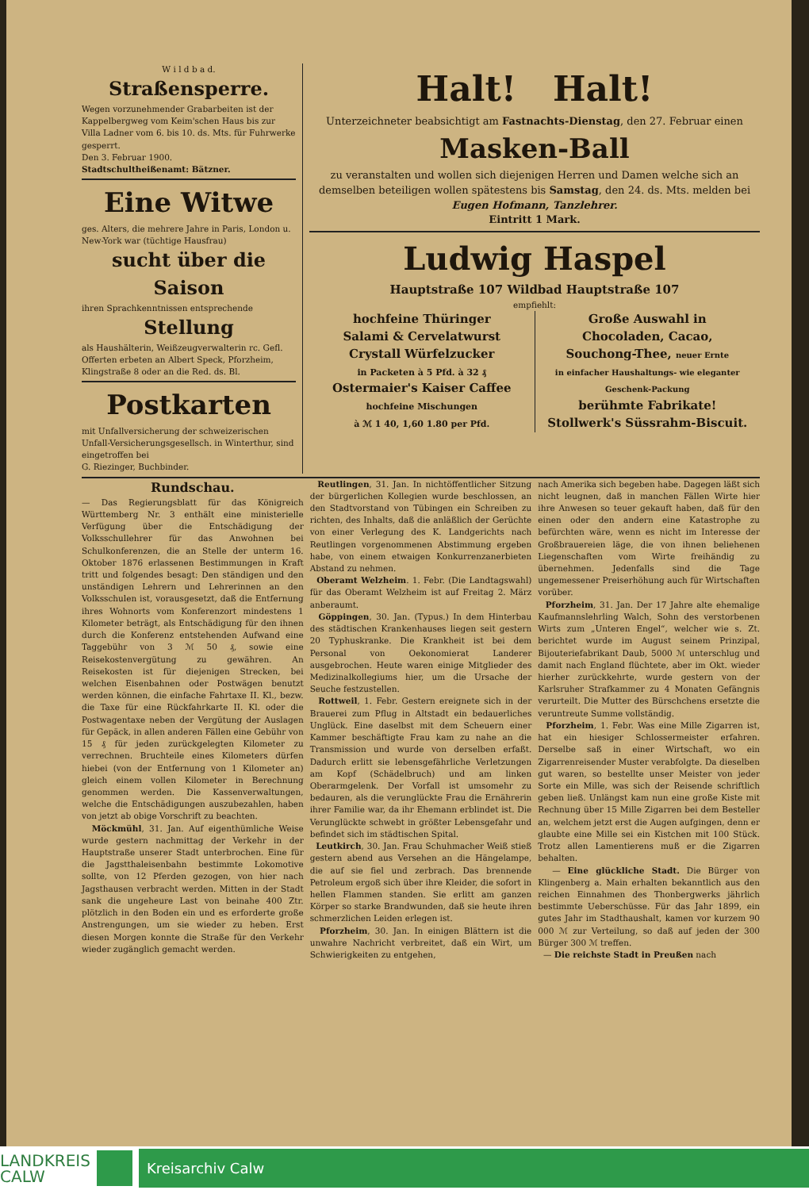W i l d b a d.
Straßensperre.
Wegen vorzunehmender Grabarbeiten ist der Kappelbergweg vom Keim'schen Haus bis zur Villa Ladner vom 6. bis 10. ds. Mts. für Fuhrwerke gesperrt.
Den 3. Februar 1900.
Stadtschultheißenamt: Bätzner.
Eine Witwe
ges. Alters, die mehrere Jahre in Paris, London u. New-York war (tüchtige Hausfrau)
sucht über die Saison
ihren Sprachkenntnissen entsprechende
Stellung
als Haushälterin, Weißzeugverwalterin rc. Gefl. Offerten erbeten an Albert Speck, Pforzheim, Klingstraße 8 oder an die Red. ds. Bl.
Postkarten
mit Unfallversicherung der schweizerischen Unfall-Versicherungsgesellsch. in Winterthur, sind eingetroffen bei
G. Riezinger, Buchbinder.
Halt! Halt!
Unterzeichneter beabsichtigt am Fastnachts-Dienstag, den 27. Februar einen
Masken-Ball
zu veranstalten und wollen sich diejenigen Herren und Damen welche sich an demselben beteiligen wollen spätestens bis Samstag, den 24. ds. Mts. melden bei
Eugen Hofmann, Tanzlehrer.
Eintritt 1 Mark.
Ludwig Haspel
Hauptstraße 107 Wildbad Hauptstraße 107
empfiehlt:
hochfeine Thüringer
Salami & Cervelatwurst
Crystall Würfelzucker
in Packeten à 5 Pfd. à 32 ₰
Ostermaier's Kaiser Caffee
hochfeine Mischungen
à ℳ 1 40, 1,60 1.80 per Pfd.
Große Auswahl in
Chocoladen, Cacao,
Souchong-Thee, neuer Ernte
in einfacher Haushaltungs- wie eleganter Geschenk-Packung
berühmte Fabrikate!
Stollwerk's Süssrahm-Biscuit.
Rundschau.
— Das Regierungsblatt für das Königreich Württemberg Nr. 3 enthält eine ministerielle Verfügung über die Entschädigung der Volksschullehrer für das Anwohnen bei Schulkonferenzen, die an Stelle der unterm 16. Oktober 1876 erlassenen Bestimmungen in Kraft tritt und folgendes besagt: Den ständigen und den unständigen Lehrern und Lehrerinnen an den Volksschulen ist, vorausgesetzt, daß die Entfernung ihres Wohnorts vom Konferenzort mindestens 1 Kilometer beträgt, als Entschädigung für den ihnen durch die Konferenz entstehenden Aufwand eine Taggebühr von 3 ℳ 50 ₰, sowie eine Reisekostenvergütung zu gewähren. An Reisekosten ist für diejenigen Strecken, bei welchen Eisenbahnen oder Postwägen benutzt werden können, die einfache Fahrtaxe II. Kl., bezw. die Taxe für eine Rückfahrkarte II. Kl. oder die Postwagentaxe neben der Vergütung der Auslagen für Gepäck, in allen anderen Fällen eine Gebühr von 15 ₰ für jeden zurückgelegten Kilometer zu verrechnen. Bruchteile eines Kilometers dürfen hiebei (von der Entfernung von 1 Kilometer an) gleich einem vollen Kilometer in Berechnung genommen werden. Die Kassenverwaltungen, welche die Entschädigungen auszubezahlen, haben von jetzt ab obige Vorschrift zu beachten.
Möckmühl, 31. Jan. Auf eigenthümliche Weise wurde gestern nachmittag der Verkehr in der Hauptstraße unserer Stadt unterbrochen. Eine für die Jagstthaleisenbahn bestimmte Lokomotive sollte, von 12 Pferden gezogen, von hier nach Jagsthausen verbracht werden. Mitten in der Stadt sank die ungeheure Last von beinahe 400 Ztr. plötzlich in den Boden ein und es erforderte große Anstrengungen, um sie wieder zu heben. Erst diesen Morgen konnte die Straße für den Verkehr wieder zugänglich gemacht werden.
Reutlingen, 31. Jan. In nichtöffentlicher Sitzung der bürgerlichen Kollegien wurde beschlossen, an den Stadtvorstand von Tübingen ein Schreiben zu richten, des Inhalts, daß die anläßlich der Gerüchte von einer Verlegung des K. Landgerichts nach Reutlingen vorgenommenen Abstimmung ergeben habe, von einem etwaigen Konkurrenzanerbieten Abstand zu nehmen.
Oberamt Welzheim. 1. Febr. (Die Landtagswahl) für das Oberamt Welzheim ist auf Freitag 2. März anberaumt.
Göppingen, 30. Jan. (Typus.) In dem Hinterbau des städtischen Krankenhauses liegen seit gestern 20 Typhuskranke. Die Krankheit ist bei dem Personal von Oekonomierat Landerer ausgebrochen. Heute waren einige Mitglieder des Medizinalkollegiums hier, um die Ursache der Seuche festzustellen.
Rottweil, 1. Febr. Gestern ereignete sich in der Brauerei zum Pflug in Altstadt ein bedauerliches Unglück. Eine daselbst mit dem Scheuern einer Kammer beschäftigte Frau kam zu nahe an die Transmission und wurde von derselben erfaßt. Dadurch erlitt sie lebensgefährliche Verletzungen am Kopf (Schädelbruch) und am linken Oberarmgelenk. Der Vorfall ist umsomehr zu bedauren, als die verunglückte Frau die Ernährerin ihrer Familie war, da ihr Ehemann erblindet ist. Die Verunglückte schwebt in größter Lebensgefahr und befindet sich im städtischen Spital.
Leutkirch, 30. Jan. Frau Schuhmacher Weiß stieß gestern abend aus Versehen an die Hängelampe, die auf sie fiel und zerbrach. Das brennende Petroleum ergoß sich über ihre Kleider, die sofort in hellen Flammen standen. Sie erlitt am ganzen Körper so starke Brandwunden, daß sie heute ihren schmerzlichen Leiden erlegen ist.
Pforzheim, 30. Jan. In einigen Blättern ist die unwahre Nachricht verbreitet, daß ein Wirt, um Schwierigkeiten zu entgehen,
nach Amerika sich begeben habe. Dagegen läßt sich nicht leugnen, daß in manchen Fällen Wirte hier ihre Anwesen so teuer gekauft haben, daß für den einen oder den andern eine Katastrophe zu befürchten wäre, wenn es nicht im Interesse der Großbrauereien läge, die von ihnen beliehenen Liegenschaften vom Wirte freihändig zu übernehmen. Jedenfalls sind die Tage ungemessener Preiserhöhung auch für Wirtschaften vorüber.
Pforzheim, 31. Jan. Der 17 Jahre alte ehemalige Kaufmannslehrling Walch, Sohn des verstorbenen Wirts zum „Unteren Engel“, welcher wie s. Zt. berichtet wurde im August seinem Prinzipal, Bijouteriefabrikant Daub, 5000 ℳ unterschlug und damit nach England flüchtete, aber im Okt. wieder hierher zurückkehrte, wurde gestern von der Karlsruher Strafkammer zu 4 Monaten Gefängnis verurteilt. Die Mutter des Bürschchens ersetzte die veruntreute Summe vollständig.
Pforzheim, 1. Febr. Was eine Mille Zigarren ist, hat ein hiesiger Schlossermeister erfahren. Derselbe saß in einer Wirtschaft, wo ein Zigarrenreisender Muster verabfolgte. Da dieselben gut waren, so bestellte unser Meister von jeder Sorte ein Mille, was sich der Reisende schriftlich geben ließ. Unlängst kam nun eine große Kiste mit Rechnung über 15 Mille Zigarren bei dem Besteller an, welchem jetzt erst die Augen aufgingen, denn er glaubte eine Mille sei ein Kistchen mit 100 Stück. Trotz allen Lamentierens muß er die Zigarren behalten.
— Eine glückliche Stadt. Die Bürger von Klingenberg a. Main erhalten bekanntlich aus den reichen Einnahmen des Thonbergwerks jährlich bestimmte Ueberschüsse. Für das Jahr 1899, ein gutes Jahr im Stadthaushalt, kamen vor kurzem 90 000 ℳ zur Verteilung, so daß auf jeden der 300 Bürger 300 ℳ treffen.
— Die reichste Stadt in Preußen nach
LANDKREIS
CALW
Kreisarchiv Calw